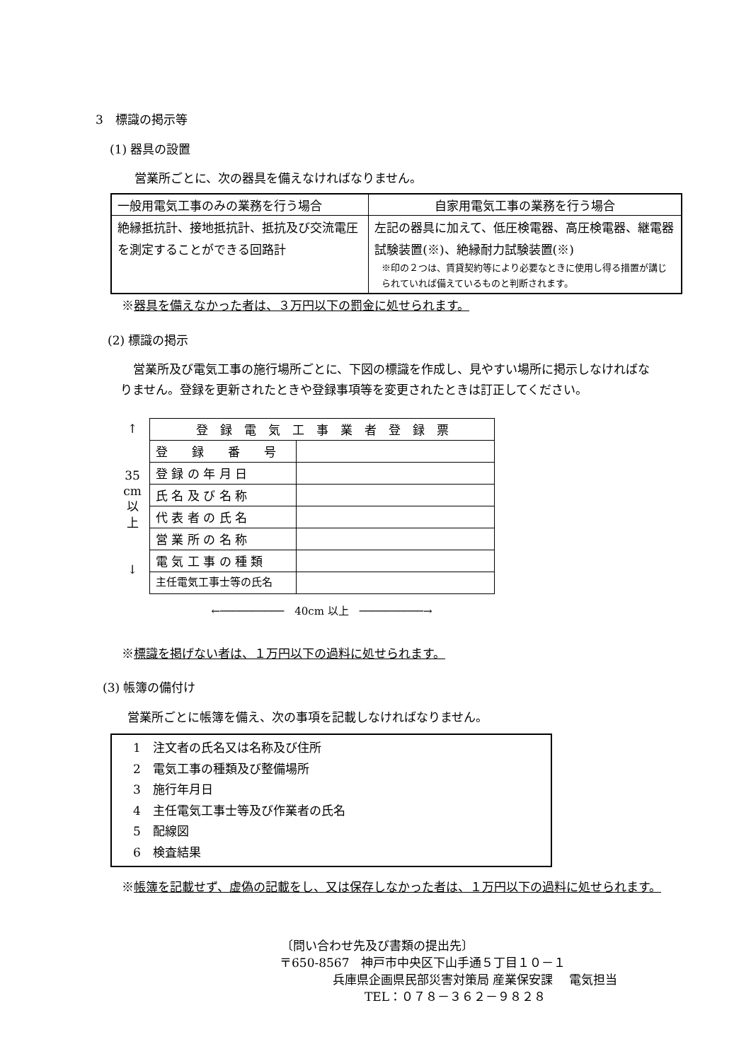3　標識の掲示等
(1) 器具の設置
営業所ごとに、次の器具を備えなければなりません。
| 一般用電気工事のみの業務を行う場合 | 自家用電気工事の業務を行う場合 |
| --- | --- |
| 絶縁抵抗計、接地抵抗計、抵抗及び交流電圧を測定することができる回路計 | 左記の器具に加えて、低圧検電器、高圧検電器、継電器試験装置(※)、絶縁耐力試験装置(※) ※印の２つは、賃貸契約等により必要なときに使用し得る措置が講じられていれば備えているものと判断されます。 |
※器具を備えなかった者は、３万円以下の罰金に処せられます。
(2) 標識の掲示
営業所及び電気工事の施行場所ごとに、下図の標識を作成し、見やすい場所に掲示しなければなりません。登録を更新されたときや登録事項等を変更されたときは訂正してください。
↑
35
cm
以
上
↓
| 登 録 電 気 工 事 業 者 登 録 票 | |
| 登 録 番 号 | |
| 登 録 の 年 月 日 | |
| 氏 名 及 び 名 称 | |
| 代 表 者 の 氏 名 | |
| 営 業 所 の 名 称 | |
| 電 気 工 事 の 種 類 | |
| 主任電気工事士等の氏名 | |
←──────────　40cm 以上　──────────→
※標識を掲げない者は、１万円以下の過料に処せられます。
(3) 帳簿の備付け
営業所ごとに帳簿を備え、次の事項を記載しなければなりません。
1　注文者の氏名又は名称及び住所
2　電気工事の種類及び整備場所
3　施行年月日
4　主任電気工事士等及び作業者の氏名
5　配線図
6　検査結果
※帳簿を記載せず、虚偽の記載をし、又は保存しなかった者は、１万円以下の過料に処せられます。
〔問い合わせ先及び書類の提出先〕
〒650-8567　神戸市中央区下山手通５丁目１０－１
兵庫県企画県民部災害対策局 産業保安課　 電気担当
TEL：０７８－３６２－９８２８